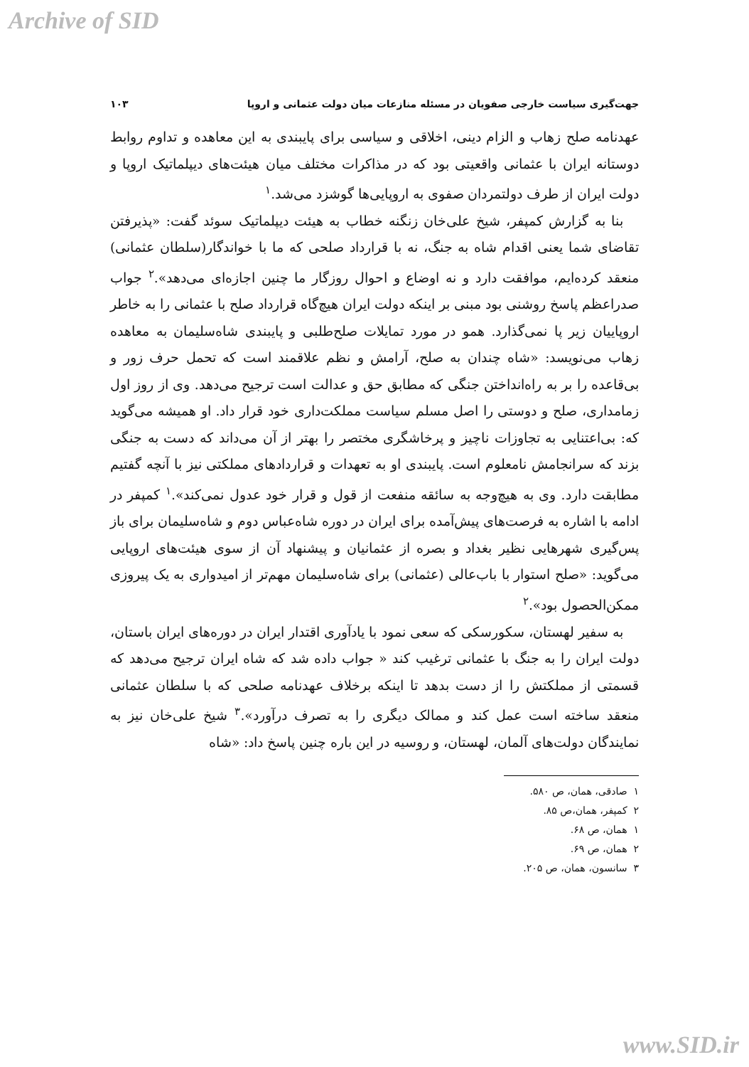Archive of SID
جهت‌گیری سیاست خارجی صفویان در مسئله منازعات میان دولت عثمانی و اروپا ۱۰۳
عهدنامه صلح زهاب و الزام دینی، اخلاقی و سیاسی برای پایبندی به این معاهده و تداوم روابط دوستانه ایران با عثمانی واقعیتی بود که در مذاکرات مختلف میان هیئت‌های دیپلماتیک اروپا و دولت ایران از طرف دولتمردان صفوی به اروپایی‌ها گوشزد می‌شد.<sup>۱</sup>
بنا به گزارش کمپفر، شیخ علی‌خان زنگنه خطاب به هیئت دیپلماتیک سوئد گفت: «پذیرفتن تقاضای شما یعنی اقدام شاه به جنگ، نه با قرارداد صلحی که ما با خواندگار(سلطان عثمانی) منعقد کرده‌ایم، موافقت دارد و نه اوضاع و احوال روزگار ما چنین اجازه‌ای می‌دهد».<sup>۲</sup> جواب صدراعظم پاسخ روشنی بود مبنی بر اینکه دولت ایران هیچ‌گاه قرارداد صلح با عثمانی را به خاطر اروپاییان زیر پا نمی‌گذارد. همو در مورد تمایلات صلح‌طلبی و پایبندی شاه‌سلیمان به معاهده زهاب می‌نویسد: «شاه چندان به صلح، آرامش و نظم علاقمند است که تحمل حرف زور و بی‌قاعده را بر به راه‌انداختن جنگی که مطابق حق و عدالت است ترجیح می‌دهد. وی از روز اول زمامداری، صلح و دوستی را اصل مسلم سیاست مملکت‌داری خود قرار داد. او همیشه می‌گوید که: بی‌اعتنایی به تجاوزات ناچیز و پرخاشگری مختصر را بهتر از آن می‌داند که دست به جنگی بزند که سرانجامش نامعلوم است. پایبندی او به تعهدات و قراردادهای مملکتی نیز با آنچه گفتیم مطابقت دارد. وی به هیچ‌وجه به سائقه منفعت از قول و قرار خود عدول نمی‌کند».<sup>۱</sup> کمپفر در ادامه با اشاره به فرصت‌های پیش‌آمده برای ایران در دوره شاه‌عباس دوم و شاه‌سلیمان برای باز پس‌گیری شهرهایی نظیر بغداد و بصره از عثمانیان و پیشنهاد آن از سوی هیئت‌های اروپایی می‌گوید: «صلح استوار با باب‌عالی (عثمانی) برای شاه‌سلیمان مهم‌تر از امیدواری به یک پیروزی ممکن‌الحصول بود».<sup>۲</sup>
به سفیر لهستان، سکورسکی که سعی نمود با یادآوری اقتدار ایران در دوره‌های ایران باستان، دولت ایران را به جنگ با عثمانی ترغیب کند « جواب داده شد که شاه ایران ترجیح می‌دهد که قسمتی از مملکتش را از دست بدهد تا اینکه برخلاف عهدنامه صلحی که با سلطان عثمانی منعقد ساخته است عمل کند و ممالک دیگری را به تصرف درآورد».<sup>۳</sup> شیخ علی‌خان نیز به نمایندگان دولت‌های آلمان، لهستان، و روسیه در این باره چنین پاسخ داد: «شاه
۱ صادقی، همان، ص ۵۸۰.
۲ کمپفر، همان،ص ۸۵.
۱ همان، ص ۶۸.
۲ همان، ص ۶۹.
۳ سانسون، همان، ص ۲۰۵.
www.SID.ir